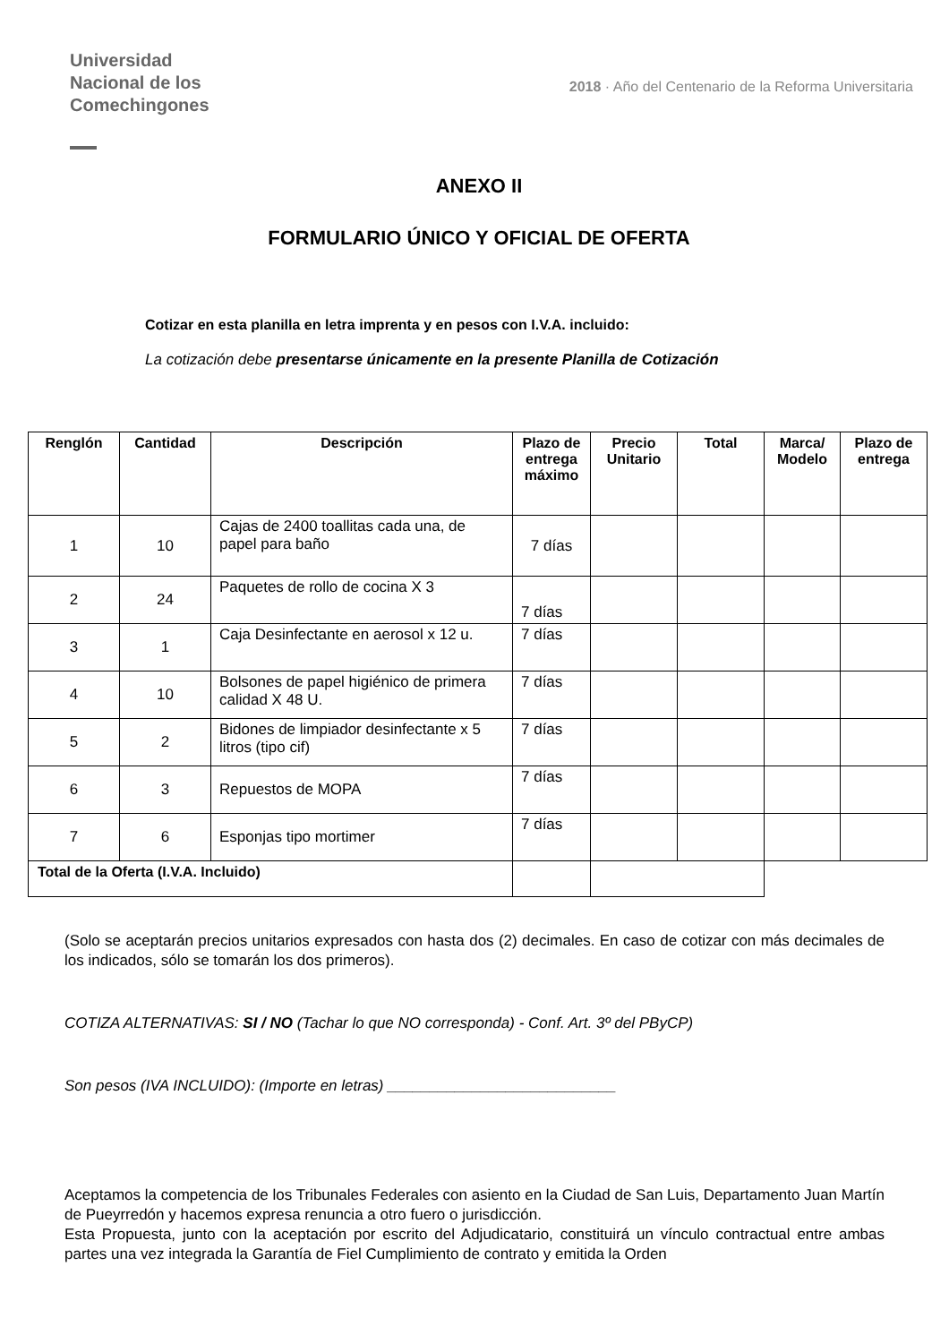Universidad
Nacional de los
Comechingones
2018 · Año del Centenario de la Reforma Universitaria
ANEXO II
FORMULARIO ÚNICO Y OFICIAL DE OFERTA
Cotizar en esta planilla en letra imprenta y en pesos con I.V.A. incluido:
La cotización debe presentarse únicamente en la presente Planilla de Cotización
| Renglón | Cantidad | Descripción | Plazo de entrega máximo | Precio Unitario | Total | Marca/ Modelo | Plazo de entrega |
| --- | --- | --- | --- | --- | --- | --- | --- |
| 1 | 10 | Cajas de 2400 toallitas cada una, de papel para baño | 7 días | | | | |
| 2 | 24 | Paquetes de rollo de cocina X 3 | 7 días | | | | |
| 3 | 1 | Caja Desinfectante en aerosol x 12 u. | 7 días | | | | |
| 4 | 10 | Bolsones de papel higiénico de primera calidad X 48 U. | 7 días | | | | |
| 5 | 2 | Bidones de limpiador desinfectante x 5 litros (tipo cif) | 7 días | | | | |
| 6 | 3 | Repuestos de MOPA | 7 días | | | | |
| 7 | 6 | Esponjas tipo mortimer | 7 días | | | | |
| Total de la Oferta (I.V.A. Incluido) | | | | | | | |
(Solo se aceptarán precios unitarios expresados con hasta dos (2) decimales. En caso de cotizar con más decimales de los indicados, sólo se tomarán los dos primeros).
COTIZA ALTERNATIVAS: SI / NO (Tachar lo que NO corresponda) - Conf. Art. 3º del PByCP)
Son pesos (IVA INCLUIDO): (Importe en letras) ___________________________
Aceptamos la competencia de los Tribunales Federales con asiento en la Ciudad de San Luis, Departamento Juan Martín de Pueyrredón y hacemos expresa renuncia a otro fuero o jurisdicción.
Esta Propuesta, junto con la aceptación por escrito del Adjudicatario, constituirá un vínculo contractual entre ambas partes una vez integrada la Garantía de Fiel Cumplimiento de contrato y emitida la Orden